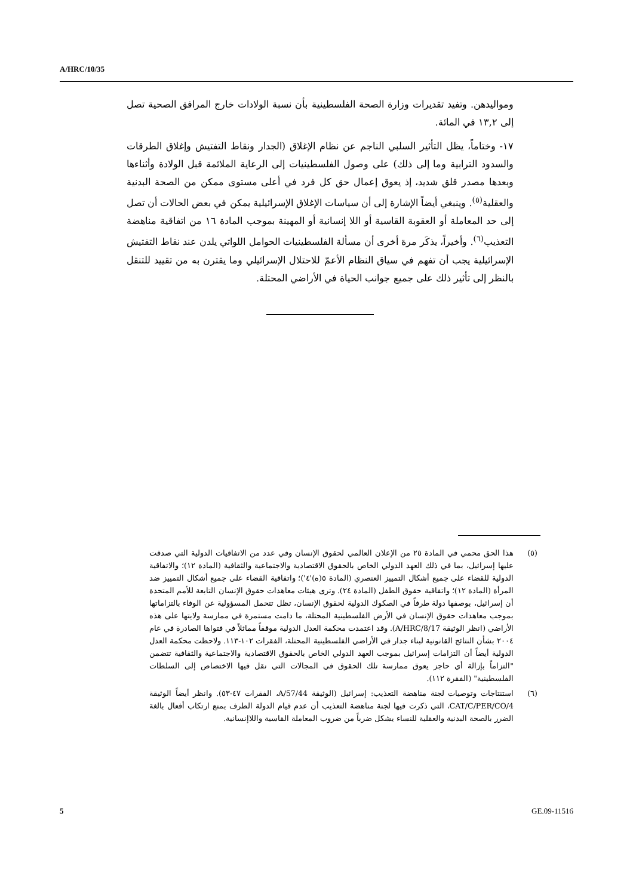A/HRC/10/35
ومواليدهن. وتفيد تقديرات وزارة الصحة الفلسطينية بأن نسبة الولادات خارج المرافق الصحية تصل إلى ١٣,٢ في المائة.
١٧- وختاماً، يظل التأثير السلبي الناجم عن نظام الإغلاق (الجدار ونقاط التفتيش وإغلاق الطرقات والسدود الترابية وما إلى ذلك) على وصول الفلسطينيات إلى الرعاية الملائمة قبل الولادة وأثناءها وبعدها مصدر قلق شديد، إذ يعوق إعمال حق كل فرد في أعلى مستوى ممكن من الصحة البدنية والعقلية<sup>(٥)</sup>. وينبغي أيضاً الإشارة إلى أن سياسات الإغلاق الإسرائيلية يمكن في بعض الحالات أن تصل إلى حد المعاملة أو العقوبة القاسية أو اللا إنسانية أو المهينة بموجب المادة ١٦ من اتفاقية مناهضة التعذيب<sup>(٦)</sup>. وأخيراً، يذكَر مرة أخرى أن مسألة الفلسطينيات الحوامل اللواتي يلدن عند نقاط التفتيش الإسرائيلية يجب أن تفهم في سياق النظام الأعمّ للاحتلال الإسرائيلي وما يقترن به من تقييد للتنقل بالنظر إلى تأثير ذلك على جميع جوانب الحياة في الأراضي المحتلة.
(٥) هذا الحق محمي في المادة ٢٥ من الإعلان العالمي لحقوق الإنسان وفي عدد من الاتفاقيات الدولية التي صدقت عليها إسرائيل، بما في ذلك العهد الدولي الخاص بالحقوق الاقتصادية والاجتماعية والثقافية (المادة ١٢)؛ والاتفاقية الدولية للقضاء على جميع أشكال التمييز العنصري (المادة ٥(ه)'٤')؛ واتفاقية القضاء على جميع أشكال التمييز ضد المرأة (المادة ١٢)؛ واتفاقية حقوق الطفل (المادة ٢٤). وترى هيئات معاهدات حقوق الإنسان التابعة للأمم المتحدة أن إسرائيل، بوصفها دولة طرفاً في الصكوك الدولية لحقوق الإنسان، تظل تتحمل المسؤولية عن الوفاء بالتزاماتها بموجب معاهدات حقوق الإنسان في الأرض الفلسطينية المحتلة، ما دامت مستمرة في ممارسة ولايتها على هذه الأراضي (انظر الوثيقة A/HRC/8/17). وقد اعتمدت محكمة العدل الدولية موقفاً مماثلاً في فتواها الصادرة في عام ٢٠٠٤ بشأن النتائج القانونية لبناء جدار في الأراضي الفلسطينية المحتلة، الفقرات ١٠٢-١١٣. ولاحظت محكمة العدل الدولية أيضاً أن التزامات إسرائيل بموجب العهد الدولي الخاص بالحقوق الاقتصادية والاجتماعية والثقافية تتضمن "التزاماً بإزالة أي حاجز يعوق ممارسة تلك الحقوق في المجالات التي نقل فيها الاختصاص إلى السلطات الفلسطينية" (الفقرة ١١٢).
(٦) استنتاجات وتوصيات لجنة مناهضة التعذيب: إسرائيل (الوثيقة A/57/44، الفقرات ٤٧-٥٣). وانظر أيضاً الوثيقة CAT/C/PER/CO/4، التي ذكرت فيها لجنة مناهضة التعذيب أن عدم قيام الدولة الطرف بمنع ارتكاب أفعال بالغة الضرر بالصحة البدنية والعقلية للنساء يشكل ضرباً من ضروب المعاملة القاسية واللاإنسانية.
5 GE.09-11516